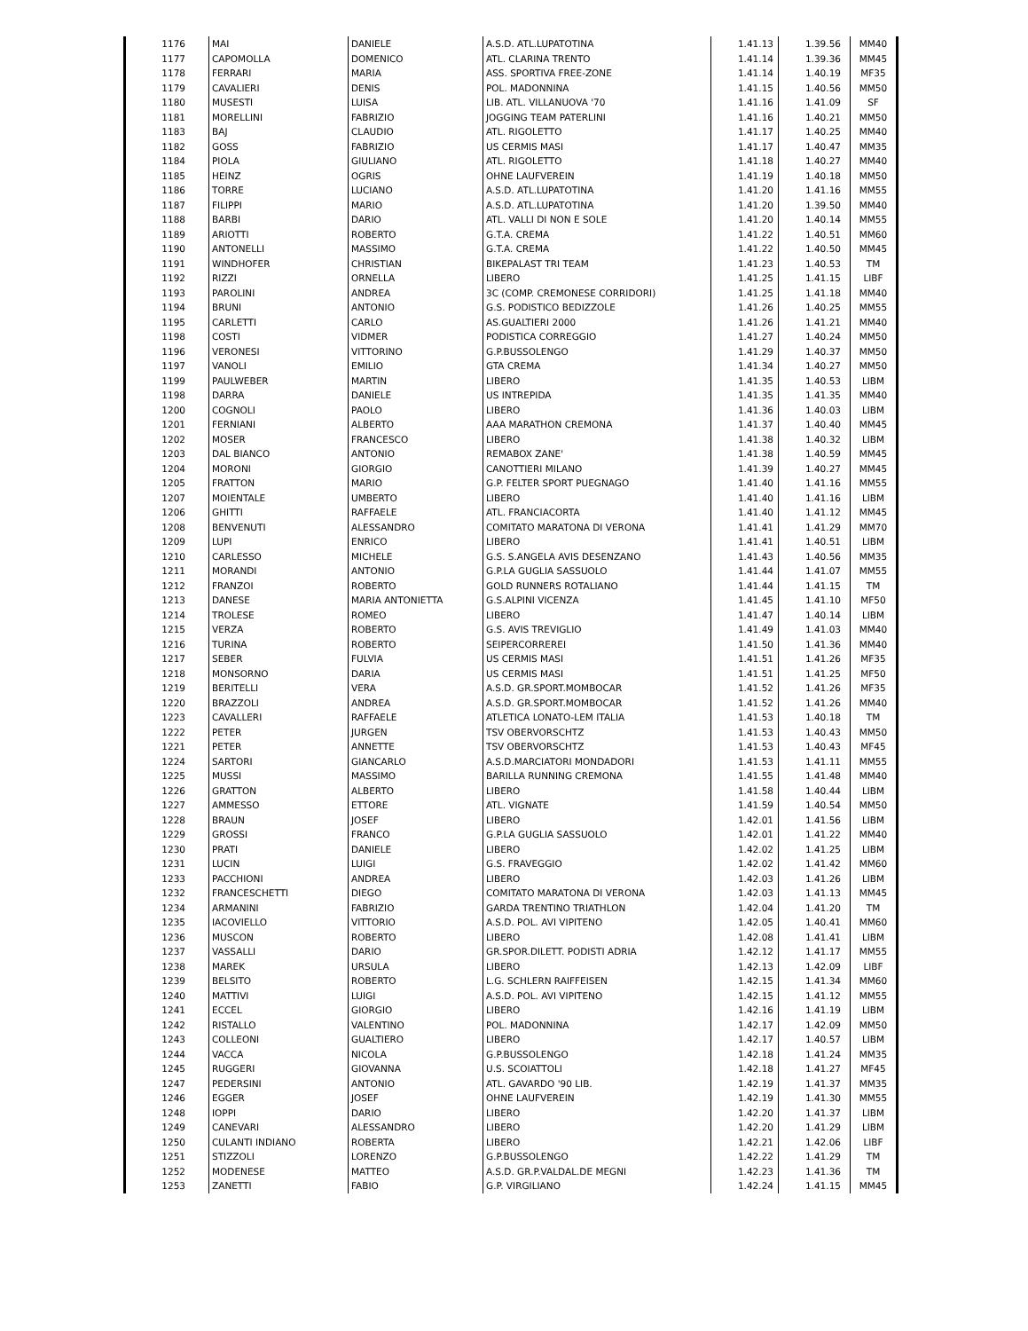| 1176 | MAI | DANIELE | A.S.D. ATL.LUPATOTINA | 1.41.13 | 1.39.56 | MM40 |
| 1177 | CAPOMOLLA | DOMENICO | ATL. CLARINA TRENTO | 1.41.14 | 1.39.36 | MM45 |
| 1178 | FERRARI | MARIA | ASS. SPORTIVA FREE-ZONE | 1.41.14 | 1.40.19 | MF35 |
| 1179 | CAVALIERI | DENIS | POL. MADONNINA | 1.41.15 | 1.40.56 | MM50 |
| 1180 | MUSESTI | LUISA | LIB. ATL. VILLANUOVA '70 | 1.41.16 | 1.41.09 | SF |
| 1181 | MORELLINI | FABRIZIO | JOGGING TEAM PATERLINI | 1.41.16 | 1.40.21 | MM50 |
| 1183 | BAJ | CLAUDIO | ATL. RIGOLETTO | 1.41.17 | 1.40.25 | MM40 |
| 1182 | GOSS | FABRIZIO | US CERMIS MASI | 1.41.17 | 1.40.47 | MM35 |
| 1184 | PIOLA | GIULIANO | ATL. RIGOLETTO | 1.41.18 | 1.40.27 | MM40 |
| 1185 | HEINZ | OGRIS | OHNE LAUFVEREIN | 1.41.19 | 1.40.18 | MM50 |
| 1186 | TORRE | LUCIANO | A.S.D. ATL.LUPATOTINA | 1.41.20 | 1.41.16 | MM55 |
| 1187 | FILIPPI | MARIO | A.S.D. ATL.LUPATOTINA | 1.41.20 | 1.39.50 | MM40 |
| 1188 | BARBI | DARIO | ATL. VALLI DI NON E SOLE | 1.41.20 | 1.40.14 | MM55 |
| 1189 | ARIOTTI | ROBERTO | G.T.A. CREMA | 1.41.22 | 1.40.51 | MM60 |
| 1190 | ANTONELLI | MASSIMO | G.T.A. CREMA | 1.41.22 | 1.40.50 | MM45 |
| 1191 | WINDHOFER | CHRISTIAN | BIKEPALAST TRI TEAM | 1.41.23 | 1.40.53 | TM |
| 1192 | RIZZI | ORNELLA | LIBERO | 1.41.25 | 1.41.15 | LIBF |
| 1193 | PAROLINI | ANDREA | 3C (COMP. CREMONESE CORRIDORI) | 1.41.25 | 1.41.18 | MM40 |
| 1194 | BRUNI | ANTONIO | G.S. PODISTICO BEDIZZOLE | 1.41.26 | 1.40.25 | MM55 |
| 1195 | CARLETTI | CARLO | AS.GUALTIERI 2000 | 1.41.26 | 1.41.21 | MM40 |
| 1198 | COSTI | VIDMER | PODISTICA CORREGGIO | 1.41.27 | 1.40.24 | MM50 |
| 1196 | VERONESI | VITTORINO | G.P.BUSSOLENGO | 1.41.29 | 1.40.37 | MM50 |
| 1197 | VANOLI | EMILIO | GTA CREMA | 1.41.34 | 1.40.27 | MM50 |
| 1199 | PAULWEBER | MARTIN | LIBERO | 1.41.35 | 1.40.53 | LIBM |
| 1198 | DARRA | DANIELE | US INTREPIDA | 1.41.35 | 1.41.35 | MM40 |
| 1200 | COGNOLI | PAOLO | LIBERO | 1.41.36 | 1.40.03 | LIBM |
| 1201 | FERNIANI | ALBERTO | AAA MARATHON CREMONA | 1.41.37 | 1.40.40 | MM45 |
| 1202 | MOSER | FRANCESCO | LIBERO | 1.41.38 | 1.40.32 | LIBM |
| 1203 | DAL BIANCO | ANTONIO | REMABOX ZANE' | 1.41.38 | 1.40.59 | MM45 |
| 1204 | MORONI | GIORGIO | CANOTTIERI MILANO | 1.41.39 | 1.40.27 | MM45 |
| 1205 | FRATTON | MARIO | G.P. FELTER SPORT PUEGNAGO | 1.41.40 | 1.41.16 | MM55 |
| 1207 | MOIENTALE | UMBERTO | LIBERO | 1.41.40 | 1.41.16 | LIBM |
| 1206 | GHITTI | RAFFAELE | ATL. FRANCIACORTA | 1.41.40 | 1.41.12 | MM45 |
| 1208 | BENVENUTI | ALESSANDRO | COMITATO MARATONA DI VERONA | 1.41.41 | 1.41.29 | MM70 |
| 1209 | LUPI | ENRICO | LIBERO | 1.41.41 | 1.40.51 | LIBM |
| 1210 | CARLESSO | MICHELE | G.S. S.ANGELA AVIS DESENZANO | 1.41.43 | 1.40.56 | MM35 |
| 1211 | MORANDI | ANTONIO | G.P.LA GUGLIA SASSUOLO | 1.41.44 | 1.41.07 | MM55 |
| 1212 | FRANZOI | ROBERTO | GOLD RUNNERS ROTALIANO | 1.41.44 | 1.41.15 | TM |
| 1213 | DANESE | MARIA ANTONIETTA | G.S.ALPINI VICENZA | 1.41.45 | 1.41.10 | MF50 |
| 1214 | TROLESE | ROMEO | LIBERO | 1.41.47 | 1.40.14 | LIBM |
| 1215 | VERZA | ROBERTO | G.S. AVIS TREVIGLIO | 1.41.49 | 1.41.03 | MM40 |
| 1216 | TURINA | ROBERTO | SEIPERCORREREI | 1.41.50 | 1.41.36 | MM40 |
| 1217 | SEBER | FULVIA | US CERMIS MASI | 1.41.51 | 1.41.26 | MF35 |
| 1218 | MONSORNO | DARIA | US CERMIS MASI | 1.41.51 | 1.41.25 | MF50 |
| 1219 | BERITELLI | VERA | A.S.D. GR.SPORT.MOMBOCAR | 1.41.52 | 1.41.26 | MF35 |
| 1220 | BRAZZOLI | ANDREA | A.S.D. GR.SPORT.MOMBOCAR | 1.41.52 | 1.41.26 | MM40 |
| 1223 | CAVALLERI | RAFFAELE | ATLETICA LONATO-LEM ITALIA | 1.41.53 | 1.40.18 | TM |
| 1222 | PETER | JURGEN | TSV OBERVORSCHTZ | 1.41.53 | 1.40.43 | MM50 |
| 1221 | PETER | ANNETTE | TSV OBERVORSCHTZ | 1.41.53 | 1.40.43 | MF45 |
| 1224 | SARTORI | GIANCARLO | A.S.D.MARCIATORI MONDADORI | 1.41.53 | 1.41.11 | MM55 |
| 1225 | MUSSI | MASSIMO | BARILLA RUNNING CREMONA | 1.41.55 | 1.41.48 | MM40 |
| 1226 | GRATTON | ALBERTO | LIBERO | 1.41.58 | 1.40.44 | LIBM |
| 1227 | AMMESSO | ETTORE | ATL. VIGNATE | 1.41.59 | 1.40.54 | MM50 |
| 1228 | BRAUN | JOSEF | LIBERO | 1.42.01 | 1.41.56 | LIBM |
| 1229 | GROSSI | FRANCO | G.P.LA GUGLIA SASSUOLO | 1.42.01 | 1.41.22 | MM40 |
| 1230 | PRATI | DANIELE | LIBERO | 1.42.02 | 1.41.25 | LIBM |
| 1231 | LUCIN | LUIGI | G.S. FRAVEGGIO | 1.42.02 | 1.41.42 | MM60 |
| 1233 | PACCHIONI | ANDREA | LIBERO | 1.42.03 | 1.41.26 | LIBM |
| 1232 | FRANCESCHETTI | DIEGO | COMITATO MARATONA DI VERONA | 1.42.03 | 1.41.13 | MM45 |
| 1234 | ARMANINI | FABRIZIO | GARDA TRENTINO TRIATHLON | 1.42.04 | 1.41.20 | TM |
| 1235 | IACOVIELLO | VITTORIO | A.S.D. POL. AVI VIPITENO | 1.42.05 | 1.40.41 | MM60 |
| 1236 | MUSCON | ROBERTO | LIBERO | 1.42.08 | 1.41.41 | LIBM |
| 1237 | VASSALLI | DARIO | GR.SPOR.DILETT. PODISTI ADRIA | 1.42.12 | 1.41.17 | MM55 |
| 1238 | MAREK | URSULA | LIBERO | 1.42.13 | 1.42.09 | LIBF |
| 1239 | BELSITO | ROBERTO | L.G. SCHLERN RAIFFEISEN | 1.42.15 | 1.41.34 | MM60 |
| 1240 | MATTIVI | LUIGI | A.S.D. POL. AVI VIPITENO | 1.42.15 | 1.41.12 | MM55 |
| 1241 | ECCEL | GIORGIO | LIBERO | 1.42.16 | 1.41.19 | LIBM |
| 1242 | RISTALLO | VALENTINO | POL. MADONNINA | 1.42.17 | 1.42.09 | MM50 |
| 1243 | COLLEONI | GUALTIERO | LIBERO | 1.42.17 | 1.40.57 | LIBM |
| 1244 | VACCA | NICOLA | G.P.BUSSOLENGO | 1.42.18 | 1.41.24 | MM35 |
| 1245 | RUGGERI | GIOVANNA | U.S. SCOIATTOLI | 1.42.18 | 1.41.27 | MF45 |
| 1247 | PEDERSINI | ANTONIO | ATL. GAVARDO '90 LIB. | 1.42.19 | 1.41.37 | MM35 |
| 1246 | EGGER | JOSEF | OHNE LAUFVEREIN | 1.42.19 | 1.41.30 | MM55 |
| 1248 | IOPPI | DARIO | LIBERO | 1.42.20 | 1.41.37 | LIBM |
| 1249 | CANEVARI | ALESSANDRO | LIBERO | 1.42.20 | 1.41.29 | LIBM |
| 1250 | CULANTI INDIANO | ROBERTA | LIBERO | 1.42.21 | 1.42.06 | LIBF |
| 1251 | STIZZOLI | LORENZO | G.P.BUSSOLENGO | 1.42.22 | 1.41.29 | TM |
| 1252 | MODENESE | MATTEO | A.S.D. GR.P.VALDAL.DE MEGNI | 1.42.23 | 1.41.36 | TM |
| 1253 | ZANETTI | FABIO | G.P. VIRGILIANO | 1.42.24 | 1.41.15 | MM45 |